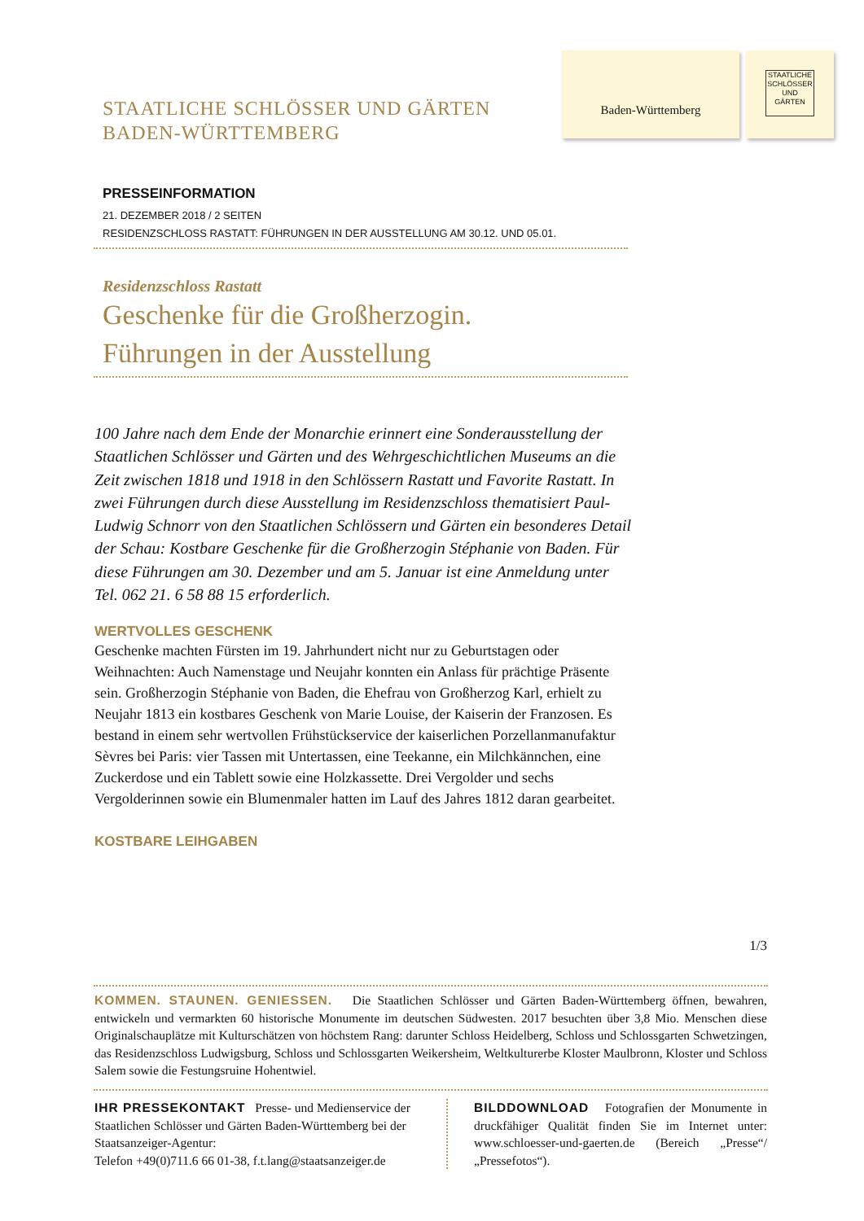Baden-Württemberg
STAATLICHE SCHLÖSSER UND GÄRTEN
STAATLICHE SCHLÖSSER UND GÄRTEN
BADEN-WÜRTTEMBERG
PRESSEINFORMATION
21. DEZEMBER 2018 / 2 SEITEN
RESIDENZSCHLOSS RASTATT: FÜHRUNGEN IN DER AUSSTELLUNG AM 30.12. UND 05.01.
Residenzschloss Rastatt
Geschenke für die Großherzogin.
Führungen in der Ausstellung
100 Jahre nach dem Ende der Monarchie erinnert eine Sonderausstellung der Staatlichen Schlösser und Gärten und des Wehrgeschichtlichen Museums an die Zeit zwischen 1818 und 1918 in den Schlössern Rastatt und Favorite Rastatt. In zwei Führungen durch diese Ausstellung im Residenzschloss thematisiert Paul-Ludwig Schnorr von den Staatlichen Schlössern und Gärten ein besonderes Detail der Schau: Kostbare Geschenke für die Großherzogin Stéphanie von Baden. Für diese Führungen am 30. Dezember und am 5. Januar ist eine Anmeldung unter Tel. 062 21. 6 58 88 15 erforderlich.
WERTVOLLES GESCHENK
Geschenke machten Fürsten im 19. Jahrhundert nicht nur zu Geburtstagen oder Weihnachten: Auch Namenstage und Neujahr konnten ein Anlass für prächtige Präsente sein. Großherzogin Stéphanie von Baden, die Ehefrau von Großherzog Karl, erhielt zu Neujahr 1813 ein kostbares Geschenk von Marie Louise, der Kaiserin der Franzosen. Es bestand in einem sehr wertvollen Frühstückservice der kaiserlichen Porzellanmanufaktur Sèvres bei Paris: vier Tassen mit Untertassen, eine Teekanne, ein Milchkännchen, eine Zuckerdose und ein Tablett sowie eine Holzkassette. Drei Vergolder und sechs Vergolderinnen sowie ein Blumenmaler hatten im Lauf des Jahres 1812 daran gearbeitet.
KOSTBARE LEIHGABEN
1/3
KOMMEN. STAUNEN. GENIESSEN. Die Staatlichen Schlösser und Gärten Baden-Württemberg öffnen, bewahren, entwickeln und vermarkten 60 historische Monumente im deutschen Südwesten. 2017 besuchten über 3,8 Mio. Menschen diese Originalschauplätze mit Kulturschätzen von höchstem Rang: darunter Schloss Heidelberg, Schloss und Schlossgarten Schwetzingen, das Residenzschloss Ludwigsburg, Schloss und Schlossgarten Weikersheim, Weltkulturerbe Kloster Maulbronn, Kloster und Schloss Salem sowie die Festungsruine Hohentwiel.
IHR PRESSEKONTAKT Presse- und Medienservice der Staatlichen Schlösser und Gärten Baden-Württemberg bei der Staatsanzeiger-Agentur:
Telefon +49(0)711.6 66 01-38, f.t.lang@staatsanzeiger.de
BILDDOWNLOAD Fotografien der Monumente in druckfähiger Qualität finden Sie im Internet unter: www.schloesser-und-gaerten.de (Bereich „Presse“/„Pressefotos“).